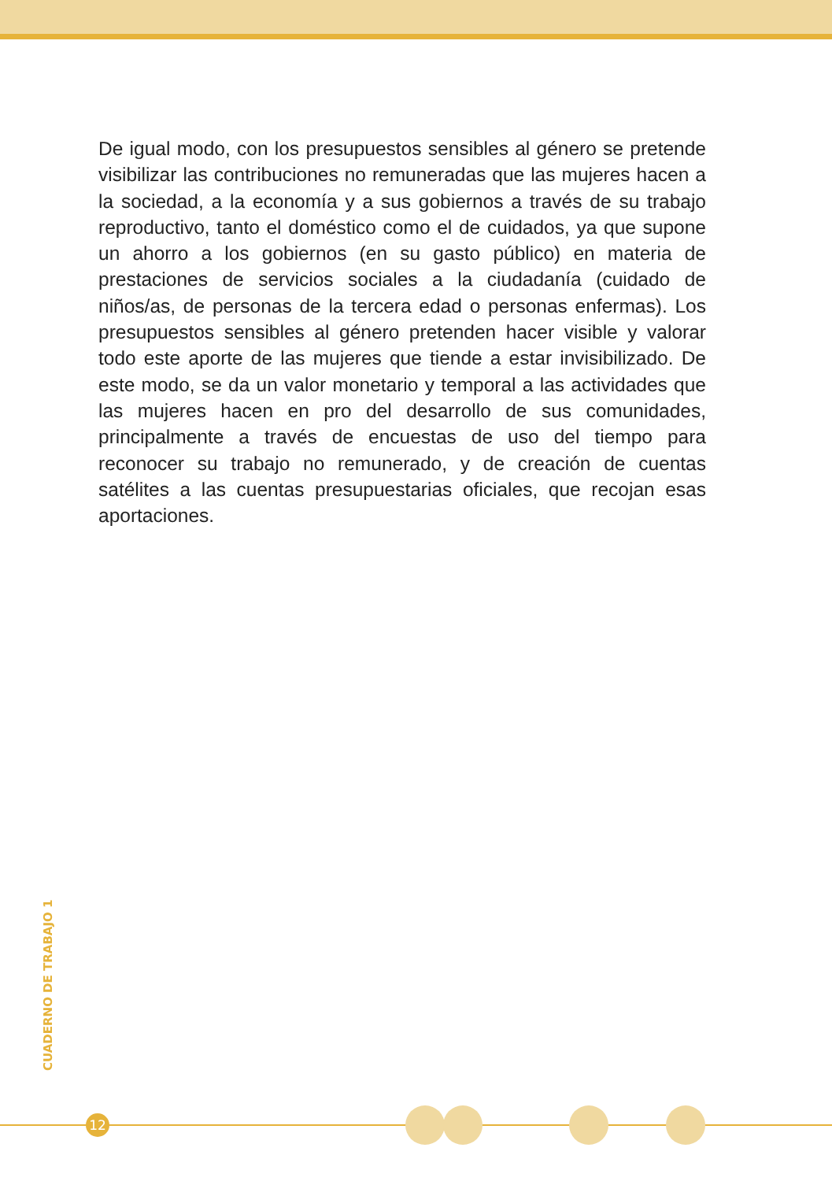De igual modo, con los presupuestos sensibles al género se pretende visibilizar las contribuciones no remuneradas que las mujeres hacen a la sociedad, a la economía y a sus gobiernos a través de su trabajo reproductivo, tanto el doméstico como el de cuidados, ya que supone un ahorro a los gobiernos (en su gasto público) en materia de prestaciones de servicios sociales a la ciudadanía (cuidado de niños/as, de personas de la tercera edad o personas enfermas). Los presupuestos sensibles al género pretenden hacer visible y valorar todo este aporte de las mujeres que tiende a estar invisibilizado. De este modo, se da un valor monetario y temporal a las actividades que las mujeres hacen en pro del desarrollo de sus comunidades, principalmente a través de encuestas de uso del tiempo para reconocer su trabajo no remunerado, y de creación de cuentas satélites a las cuentas presupuestarias oficiales, que recojan esas aportaciones.
CUADERNO DE TRABAJO 1
12